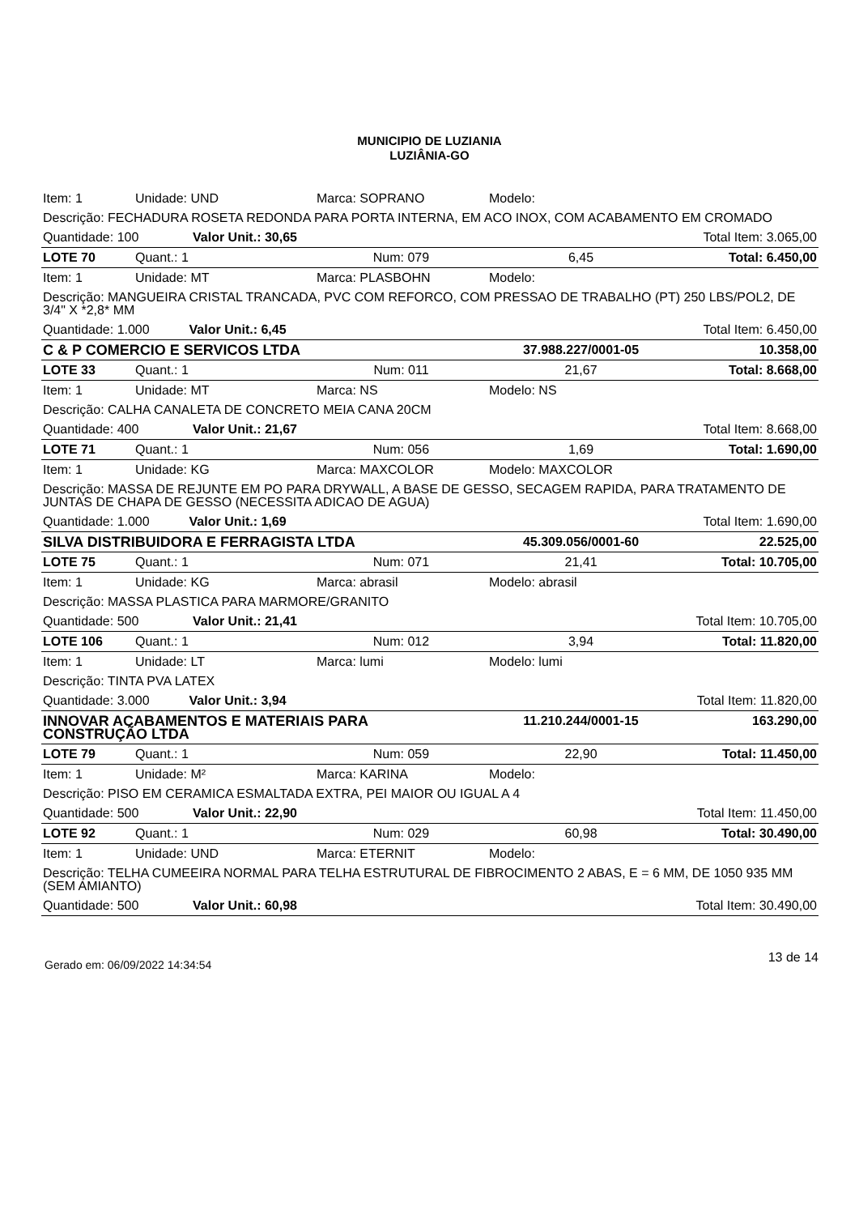MUNICIPIO DE LUZIANIA
LUZIÂNIA-GO
| Item: 1 | Unidade: UND | Marca: SOPRANO | Modelo: | |
| Descrição: FECHADURA ROSETA REDONDA PARA PORTA INTERNA, EM ACO INOX, COM ACABAMENTO EM CROMADO | | | | |
| Quantidade: 100 Valor Unit.: 30,65 | | Total Item: 3.065,00 | | |
| LOTE 70 | Quant.: 1 | Num: 079 | 6,45 | Total: 6.450,00 |
| Item: 1 | Unidade: MT | Marca: PLASBOHN | Modelo: | |
| Descrição: MANGUEIRA CRISTAL TRANCADA, PVC COM REFORCO, COM PRESSAO DE TRABALHO (PT) 250 LBS/POL2, DE 3/4" X *2,8* MM | | | | |
| Quantidade: 1.000 Valor Unit.: 6,45 | | Total Item: 6.450,00 | | |
| C & P COMERCIO E SERVICOS LTDA | | | 37.988.227/0001-05 | 10.358,00 |
| LOTE 33 | Quant.: 1 | Num: 011 | 21,67 | Total: 8.668,00 |
| Item: 1 | Unidade: MT | Marca: NS | Modelo: NS | |
| Descrição: CALHA CANALETA DE CONCRETO MEIA CANA 20CM | | | | |
| Quantidade: 400 Valor Unit.: 21,67 | | Total Item: 8.668,00 | | |
| LOTE 71 | Quant.: 1 | Num: 056 | 1,69 | Total: 1.690,00 |
| Item: 1 | Unidade: KG | Marca: MAXCOLOR | Modelo: MAXCOLOR | |
| Descrição: MASSA DE REJUNTE EM PO PARA DRYWALL, A BASE DE GESSO, SECAGEM RAPIDA, PARA TRATAMENTO DE JUNTAS DE CHAPA DE GESSO (NECESSITA ADICAO DE AGUA) | | | | |
| Quantidade: 1.000 Valor Unit.: 1,69 | | Total Item: 1.690,00 | | |
| SILVA DISTRIBUIDORA E FERRAGISTA LTDA | | | 45.309.056/0001-60 | 22.525,00 |
| LOTE 75 | Quant.: 1 | Num: 071 | 21,41 | Total: 10.705,00 |
| Item: 1 | Unidade: KG | Marca: abrasil | Modelo: abrasil | |
| Descrição: MASSA PLASTICA PARA MARMORE/GRANITO | | | | |
| Quantidade: 500 Valor Unit.: 21,41 | | Total Item: 10.705,00 | | |
| LOTE 106 | Quant.: 1 | Num: 012 | 3,94 | Total: 11.820,00 |
| Item: 1 | Unidade: LT | Marca: lumi | Modelo: lumi | |
| Descrição: TINTA PVA LATEX | | | | |
| Quantidade: 3.000 Valor Unit.: 3,94 | | Total Item: 11.820,00 | | |
| INNOVAR ACABAMENTOS E MATERIAIS PARA CONSTRUÇÃO LTDA | | | 11.210.244/0001-15 | 163.290,00 |
| LOTE 79 | Quant.: 1 | Num: 059 | 22,90 | Total: 11.450,00 |
| Item: 1 | Unidade: M² | Marca: KARINA | Modelo: | |
| Descrição: PISO EM CERAMICA ESMALTADA EXTRA, PEI MAIOR OU IGUAL A 4 | | | | |
| Quantidade: 500 Valor Unit.: 22,90 | | Total Item: 11.450,00 | | |
| LOTE 92 | Quant.: 1 | Num: 029 | 60,98 | Total: 30.490,00 |
| Item: 1 | Unidade: UND | Marca: ETERNIT | Modelo: | |
| Descrição: TELHA CUMEEIRA NORMAL PARA TELHA ESTRUTURAL DE FIBROCIMENTO 2 ABAS, E = 6 MM, DE 1050 935 MM (SEM AMIANTO) | | | | |
| Quantidade: 500 Valor Unit.: 60,98 | | Total Item: 30.490,00 | | |
Gerado em: 06/09/2022 14:34:54 13 de 14